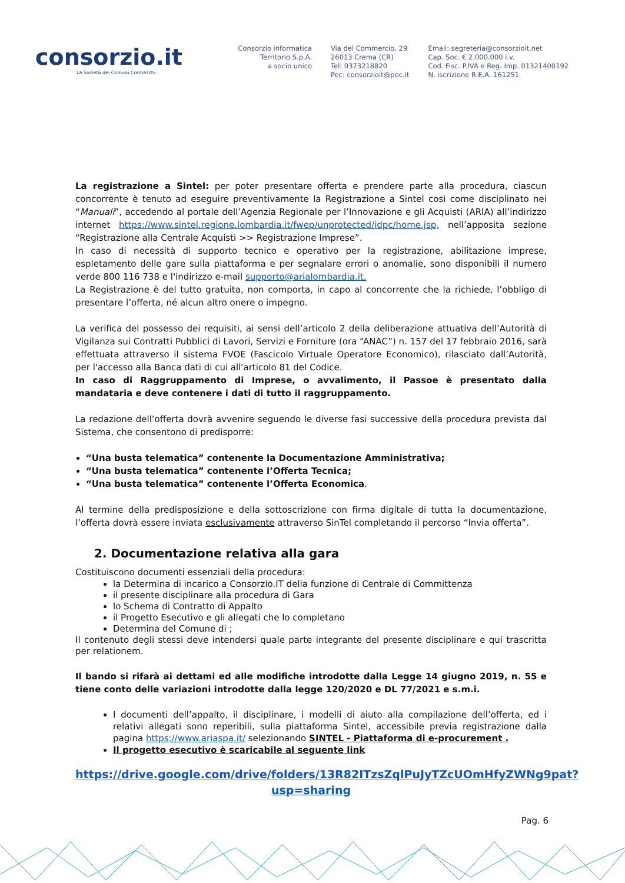consorzio.it
La Società dei Comuni Cremaschi.
Consorzio informatica Territorio S.p.A.
a socio unico
Via del Commercio, 29
26013 Crema (CR)
Tel: 0373218820
Pec: consorzioit@pec.it
Email: segreteria@consorzioit.net
Cap. Soc. € 2.000.000 i.v.
Cod. Fisc. P.IVA e Reg. Imp. 01321400192
N. iscrizione R.E.A. 161251
La registrazione a Sintel: per poter presentare offerta e prendere parte alla procedura, ciascun concorrente è tenuto ad eseguire preventivamente la Registrazione a Sintel così come disciplinato nei “Manuali”, accedendo al portale dell’Agenzia Regionale per l’Innovazione e gli Acquisti (ARIA) all’indirizzo internet https://www.sintel.regione.lombardia.it/fwep/unprotected/idpc/home.jsp, nell’apposita sezione “Registrazione alla Centrale Acquisti >> Registrazione Imprese”.
In caso di necessità di supporto tecnico e operativo per la registrazione, abilitazione imprese, espletamento delle gare sulla piattaforma e per segnalare errori o anomalie, sono disponibili il numero verde 800 116 738 e l'indirizzo e-mail supporto@arialombardia.it.
La Registrazione è del tutto gratuita, non comporta, in capo al concorrente che la richiede, l’obbligo di presentare l’offerta, né alcun altro onere o impegno.
La verifica del possesso dei requisiti, ai sensi dell’articolo 2 della deliberazione attuativa dell’Autorità di Vigilanza sui Contratti Pubblici di Lavori, Servizi e Forniture (ora “ANAC”) n. 157 del 17 febbraio 2016, sarà effettuata attraverso il sistema FVOE (Fascicolo Virtuale Operatore Economico), rilasciato dall’Autorità, per l'accesso alla Banca dati di cui all'articolo 81 del Codice.
In caso di Raggruppamento di Imprese, o avvalimento, il Passoe è presentato dalla mandataria e deve contenere i dati di tutto il raggruppamento.
La redazione dell’offerta dovrà avvenire seguendo le diverse fasi successive della procedura prevista dal Sistema, che consentono di predisporre:
“Una busta telematica” contenente la Documentazione Amministrativa;
“Una busta telematica” contenente l’Offerta Tecnica;
“Una busta telematica” contenente l’Offerta Economica.
Al termine della predisposizione e della sottoscrizione con firma digitale di tutta la documentazione, l’offerta dovrà essere inviata esclusivamente attraverso SinTel completando il percorso “Invia offerta”.
2. Documentazione relativa alla gara
Costituiscono documenti essenziali della procedura:
la Determina di incarico a Consorzio.IT della funzione di Centrale di Committenza
il presente disciplinare alla procedura di Gara
lo Schema di Contratto di Appalto
il Progetto Esecutivo e gli allegati che lo completano
Determina del Comune di ;
Il contenuto degli stessi deve intendersi quale parte integrante del presente disciplinare e qui trascritta per relationem.
Il bando si rifarà ai dettami ed alle modifiche introdotte dalla Legge 14 giugno 2019, n. 55 e tiene conto delle variazioni introdotte dalla legge 120/2020 e DL 77/2021 e s.m.i.
I documenti dell’appalto, il disciplinare, i modelli di aiuto alla compilazione dell’offerta, ed i relativi allegati sono reperibili, sulla piattaforma Sintel, accessibile previa registrazione dalla pagina https://www.ariaspa.it/ selezionando SINTEL - Piattaforma di e-procurement .
Il progetto esecutivo è scaricabile al seguente link
https://drive.google.com/drive/folders/13R82ITzsZqlPuJyTZcUOmHfyZWNg9pat?usp=sharing
Pag. 6